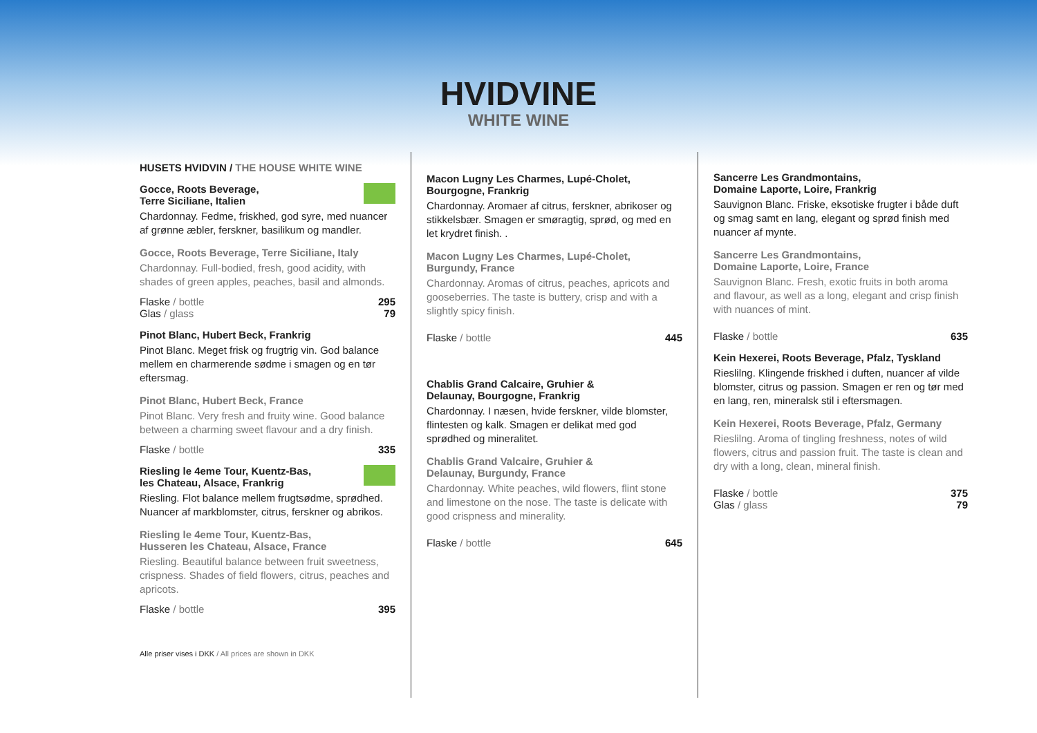HVIDVINE
WHITE WINE
HUSETS HVIDVIN / THE HOUSE WHITE WINE
Gocce, Roots Beverage,
Terre Siciliane, Italien
Chardonnay. Fedme, friskhed, god syre, med nuancer af grønne æbler, ferskner, basilikum og mandler.
Gocce, Roots Beverage, Terre Siciliane, Italy
Chardonnay. Full-bodied, fresh, good acidity, with shades of green apples, peaches, basil and almonds.
Flaske / bottle 295
Glas / glass 79
Pinot Blanc, Hubert Beck, Frankrig
Pinot Blanc. Meget frisk og frugtrig vin. God balance mellem en charmerende sødme i smagen og en tør eftersmag.
Pinot Blanc, Hubert Beck, France
Pinot Blanc. Very fresh and fruity wine. Good balance between a charming sweet flavour and a dry finish.
Flaske / bottle 335
Riesling le 4eme Tour, Kuentz-Bas,
les Chateau, Alsace, Frankrig
Riesling. Flot balance mellem frugtsødme, sprødhed. Nuancer af markblomster, citrus, ferskner og abrikos.
Riesling le 4eme Tour, Kuentz-Bas,
Husseren les Chateau, Alsace, France
Riesling. Beautiful balance between fruit sweetness, crispness. Shades of field flowers, citrus, peaches and apricots.
Flaske / bottle 395
Alle priser vises i DKK / All prices are shown in DKK
Macon Lugny Les Charmes, Lupé-Cholet,
Bourgogne, Frankrig
Chardonnay. Aromaer af citrus, ferskner, abrikoser og stikkelsbær. Smagen er smøragtig, sprød, og med en let krydret finish. .
Macon Lugny Les Charmes, Lupé-Cholet,
Burgundy, France
Chardonnay. Aromas of citrus, peaches, apricots and gooseberries. The taste is buttery, crisp and with a slightly spicy finish.
Flaske / bottle 445
Chablis Grand Calcaire, Gruhier &
Delaunay, Bourgogne, Frankrig
Chardonnay. I næsen, hvide ferskner, vilde blomster, flintesten og kalk. Smagen er delikat med god sprødhed og mineralitet.
Chablis Grand Valcaire, Gruhier &
Delaunay, Burgundy, France
Chardonnay. White peaches, wild flowers, flint stone and limestone on the nose. The taste is delicate with good crispness and minerality.
Flaske / bottle 645
Sancerre Les Grandmontains,
Domaine Laporte, Loire, Frankrig
Sauvignon Blanc. Friske, eksotiske frugter i både duft og smag samt en lang, elegant og sprød finish med nuancer af mynte.
Sancerre Les Grandmontains,
Domaine Laporte, Loire, France
Sauvignon Blanc. Fresh, exotic fruits in both aroma and flavour, as well as a long, elegant and crisp finish with nuances of mint.
Flaske / bottle 635
Kein Hexerei, Roots Beverage, Pfalz, Tyskland
Rieslilng. Klingende friskhed i duften, nuancer af vilde blomster, citrus og passion. Smagen er ren og tør med en lang, ren, mineralsk stil i eftersmagen.
Kein Hexerei, Roots Beverage, Pfalz, Germany
Rieslilng. Aroma of tingling freshness, notes of wild flowers, citrus and passion fruit. The taste is clean and dry with a long, clean, mineral finish.
Flaske / bottle 375
Glas / glass 79